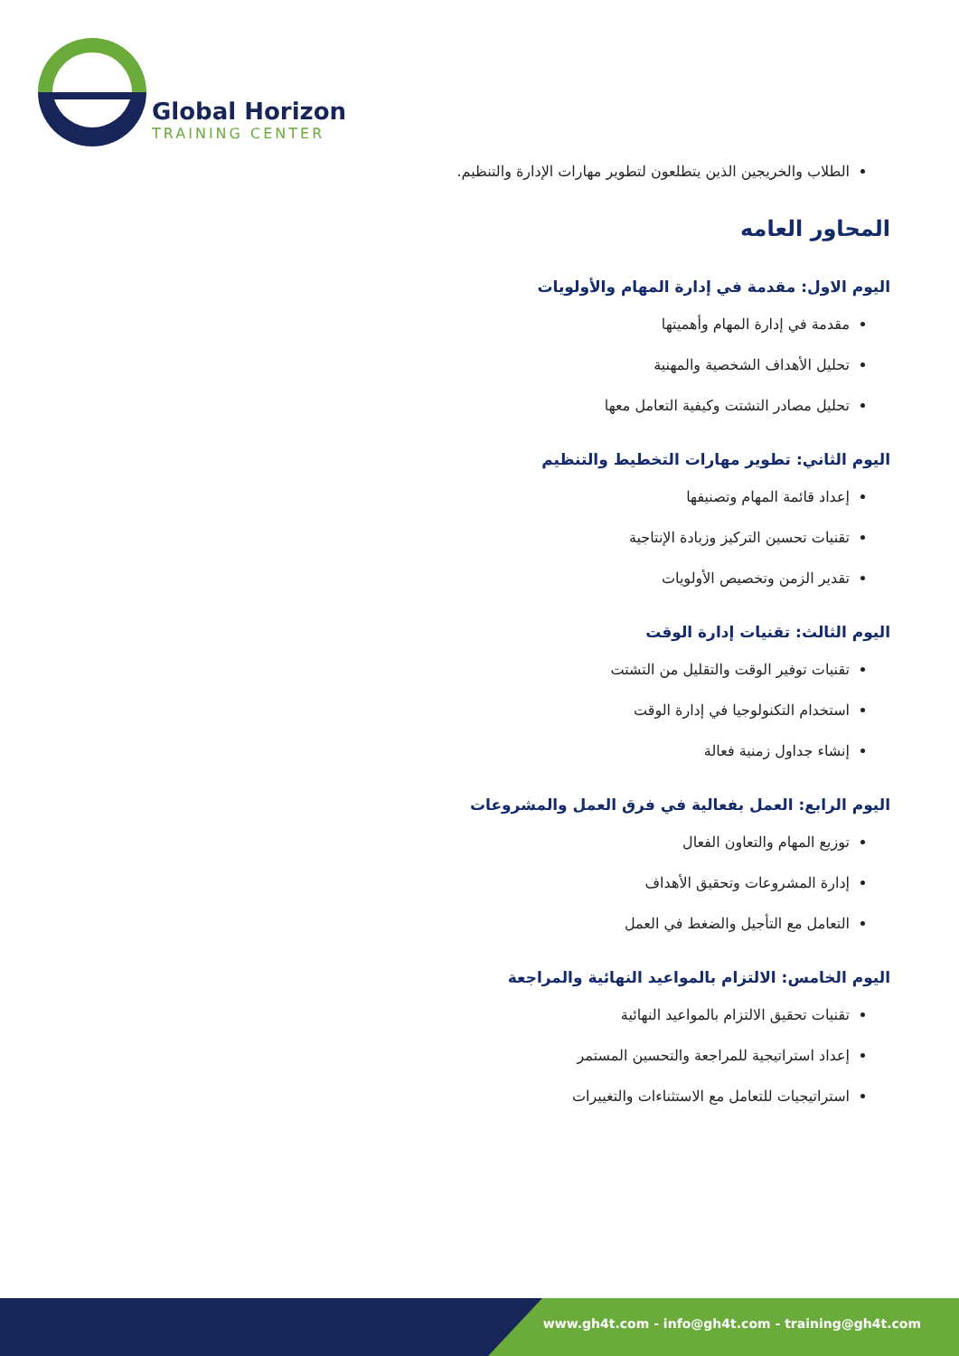Global Horizon
TRAINING CENTER
الطلاب والخريجين الذين يتطلعون لتطوير مهارات الإدارة والتنظيم.
المحاور العامه
اليوم الاول: مقدمة في إدارة المهام والأولويات
مقدمة في إدارة المهام وأهميتها
تحليل الأهداف الشخصية والمهنية
تحليل مصادر التشتت وكيفية التعامل معها
اليوم الثاني: تطوير مهارات التخطيط والتنظيم
إعداد قائمة المهام وتصنيفها
تقنيات تحسين التركيز وزيادة الإنتاجية
تقدير الزمن وتخصيص الأولويات
اليوم الثالث: تقنيات إدارة الوقت
تقنيات توفير الوقت والتقليل من التشتت
استخدام التكنولوجيا في إدارة الوقت
إنشاء جداول زمنية فعالة
اليوم الرابع: العمل بفعالية في فرق العمل والمشروعات
توزيع المهام والتعاون الفعال
إدارة المشروعات وتحقيق الأهداف
التعامل مع التأجيل والضغط في العمل
اليوم الخامس: الالتزام بالمواعيد النهائية والمراجعة
تقنيات تحقيق الالتزام بالمواعيد النهائية
إعداد استراتيجية للمراجعة والتحسين المستمر
استراتيجيات للتعامل مع الاستثناءات والتغييرات
www.gh4t.com - info@gh4t.com - training@gh4t.com